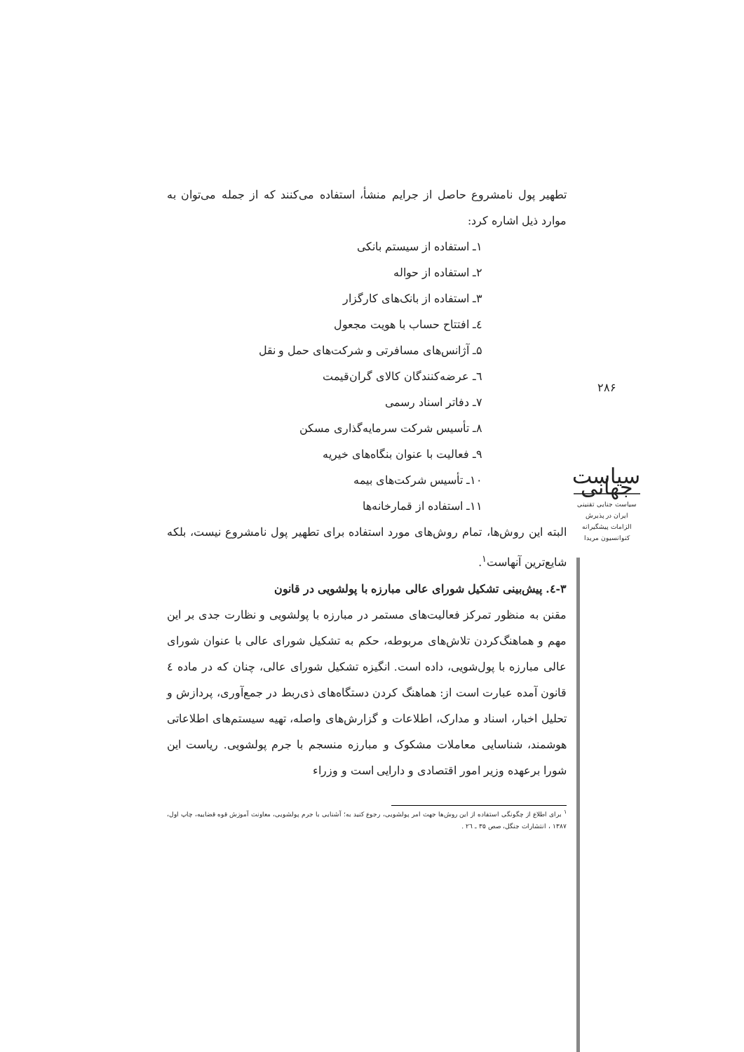تطهیر پول نامشروع حاصل از جرایم منشأ، استفاده می‌کنند که از جمله می‌توان به موارد ذیل اشاره کرد:
۱ـ استفاده از سیستم بانکی
۲ـ استفاده از حواله
۳ـ استفاده از بانک‌های کارگزار
٤ـ افتتاح حساب با هویت مجعول
۵ـ آژانس‌های مسافرتی و شرکت‌های حمل و نقل
٦ـ عرضه‌کنندگان کالای گران‌قیمت
۷ـ دفاتر اسناد رسمی
۸ـ تأسیس شرکت سرمایه‌گذاری مسکن
۹ـ فعالیت با عنوان بنگاه‌های خیریه
۱۰ـ تأسیس شرکت‌های بیمه
۱۱ـ استفاده از قمارخانه‌ها
البته این روش‌ها، تمام روش‌های مورد استفاده برای تطهیر پول نامشروع نیست، بلکه شایع‌ترین آنهاست<sup>۱</sup>.
۳-٤. پیش‌بینی تشکیل شورای عالی مبارزه با پولشویی در قانون
مقنن به منظور تمرکز فعالیت‌های مستمر در مبارزه با پولشویی و نظارت جدی بر این مهم و هماهنگ‌کردن تلاش‌های مربوطه، حکم به تشکیل شورای عالی با عنوان شورای عالی مبارزه با پول‌شویی، داده است. انگیزه تشکیل شورای عالی، چنان که در ماده ٤ قانون آمده عبارت است از: هماهنگ کردن دستگاه‌های ذی‌ربط در جمع‌آوری، پردازش و تحلیل اخبار، اسناد و مدارک، اطلاعات و گزارش‌های واصله، تهیه سیستم‌های اطلاعاتی هوشمند، شناسایی معاملات مشکوک و مبارزه منسجم با جرم پولشویی. ریاست این شورا برعهده وزیر امور اقتصادی و دارایی است و وزراء
<sup>۱</sup> برای اطلاع از چگونگی استفاده از این روش‌ها جهت امر پولشویی، رجوع کنید به؛ آشنایی با جرم پولشویی، معاونت آموزش قوه قضاییه، چاپ اول، ۱۳۸۷ ، انتشارات جنگل، صص ۳۵ ـ ٢٦ .
۲۸۶
سیاست جهانی
سیاست جنایی تقنینی
ایران در پذیرش
الزامات پیشگیرانه
کنوانسیون مریدا